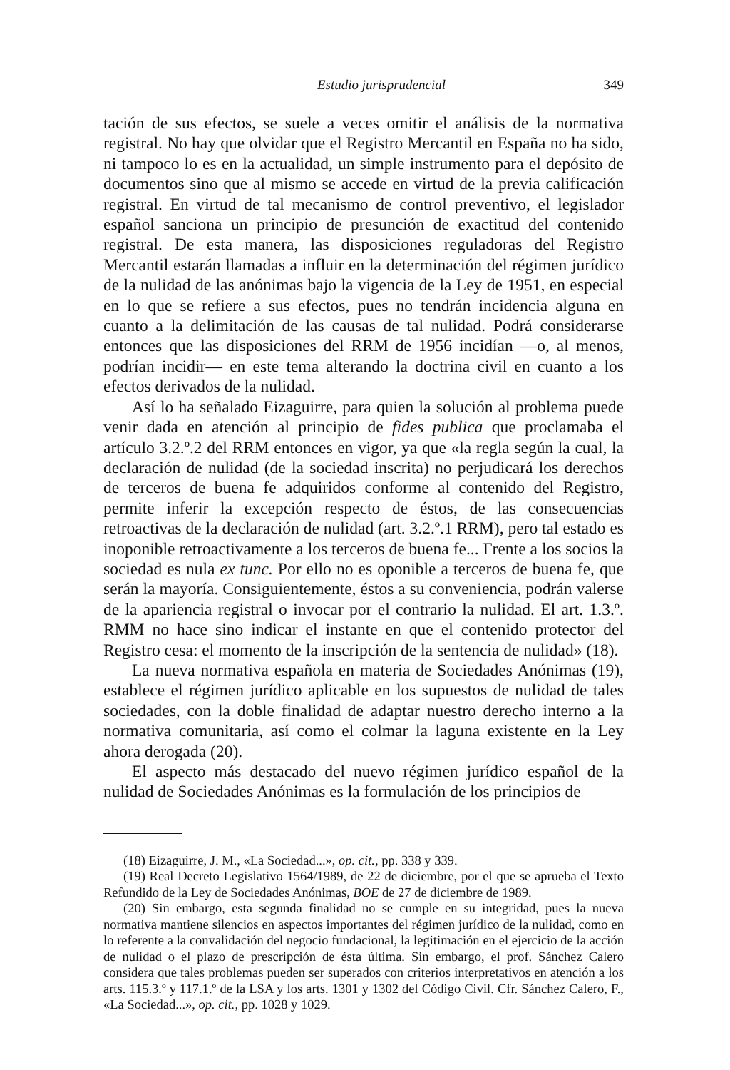Estudio jurisprudencial 349
tación de sus efectos, se suele a veces omitir el análisis de la normativa registral. No hay que olvidar que el Registro Mercantil en España no ha sido, ni tampoco lo es en la actualidad, un simple instrumento para el depósito de documentos sino que al mismo se accede en virtud de la previa calificación registral. En virtud de tal mecanismo de control preventivo, el legislador español sanciona un principio de presunción de exactitud del contenido registral. De esta manera, las disposiciones reguladoras del Registro Mercantil estarán llamadas a influir en la determinación del régimen jurídico de la nulidad de las anónimas bajo la vigencia de la Ley de 1951, en especial en lo que se refiere a sus efectos, pues no tendrán incidencia alguna en cuanto a la delimitación de las causas de tal nulidad. Podrá considerarse entonces que las disposiciones del RRM de 1956 incidían —o, al menos, podrían incidir— en este tema alterando la doctrina civil en cuanto a los efectos derivados de la nulidad.
Así lo ha señalado Eizaguirre, para quien la solución al problema puede venir dada en atención al principio de fides publica que proclamaba el artículo 3.2.º.2 del RRM entonces en vigor, ya que «la regla según la cual, la declaración de nulidad (de la sociedad inscrita) no perjudicará los derechos de terceros de buena fe adquiridos conforme al contenido del Registro, permite inferir la excepción respecto de éstos, de las consecuencias retroactivas de la declaración de nulidad (art. 3.2.º.1 RRM), pero tal estado es inoponible retroactivamente a los terceros de buena fe... Frente a los socios la sociedad es nula ex tunc. Por ello no es oponible a terceros de buena fe, que serán la mayoría. Consiguientemente, éstos a su conveniencia, podrán valerse de la apariencia registral o invocar por el contrario la nulidad. El art. 1.3.º. RMM no hace sino indicar el instante en que el contenido protector del Registro cesa: el momento de la inscripción de la sentencia de nulidad» (18).
La nueva normativa española en materia de Sociedades Anónimas (19), establece el régimen jurídico aplicable en los supuestos de nulidad de tales sociedades, con la doble finalidad de adaptar nuestro derecho interno a la normativa comunitaria, así como el colmar la laguna existente en la Ley ahora derogada (20).
El aspecto más destacado del nuevo régimen jurídico español de la nulidad de Sociedades Anónimas es la formulación de los principios de
(18) Eizaguirre, J. M., «La Sociedad...», op. cit., pp. 338 y 339.
(19) Real Decreto Legislativo 1564/1989, de 22 de diciembre, por el que se aprueba el Texto Refundido de la Ley de Sociedades Anónimas, BOE de 27 de diciembre de 1989.
(20) Sin embargo, esta segunda finalidad no se cumple en su integridad, pues la nueva normativa mantiene silencios en aspectos importantes del régimen jurídico de la nulidad, como en lo referente a la convalidación del negocio fundacional, la legitimación en el ejercicio de la acción de nulidad o el plazo de prescripción de ésta última. Sin embargo, el prof. Sánchez Calero considera que tales problemas pueden ser superados con criterios interpretativos en atención a los arts. 115.3.º y 117.1.º de la LSA y los arts. 1301 y 1302 del Código Civil. Cfr. Sánchez Calero, F., «La Sociedad...», op. cit., pp. 1028 y 1029.